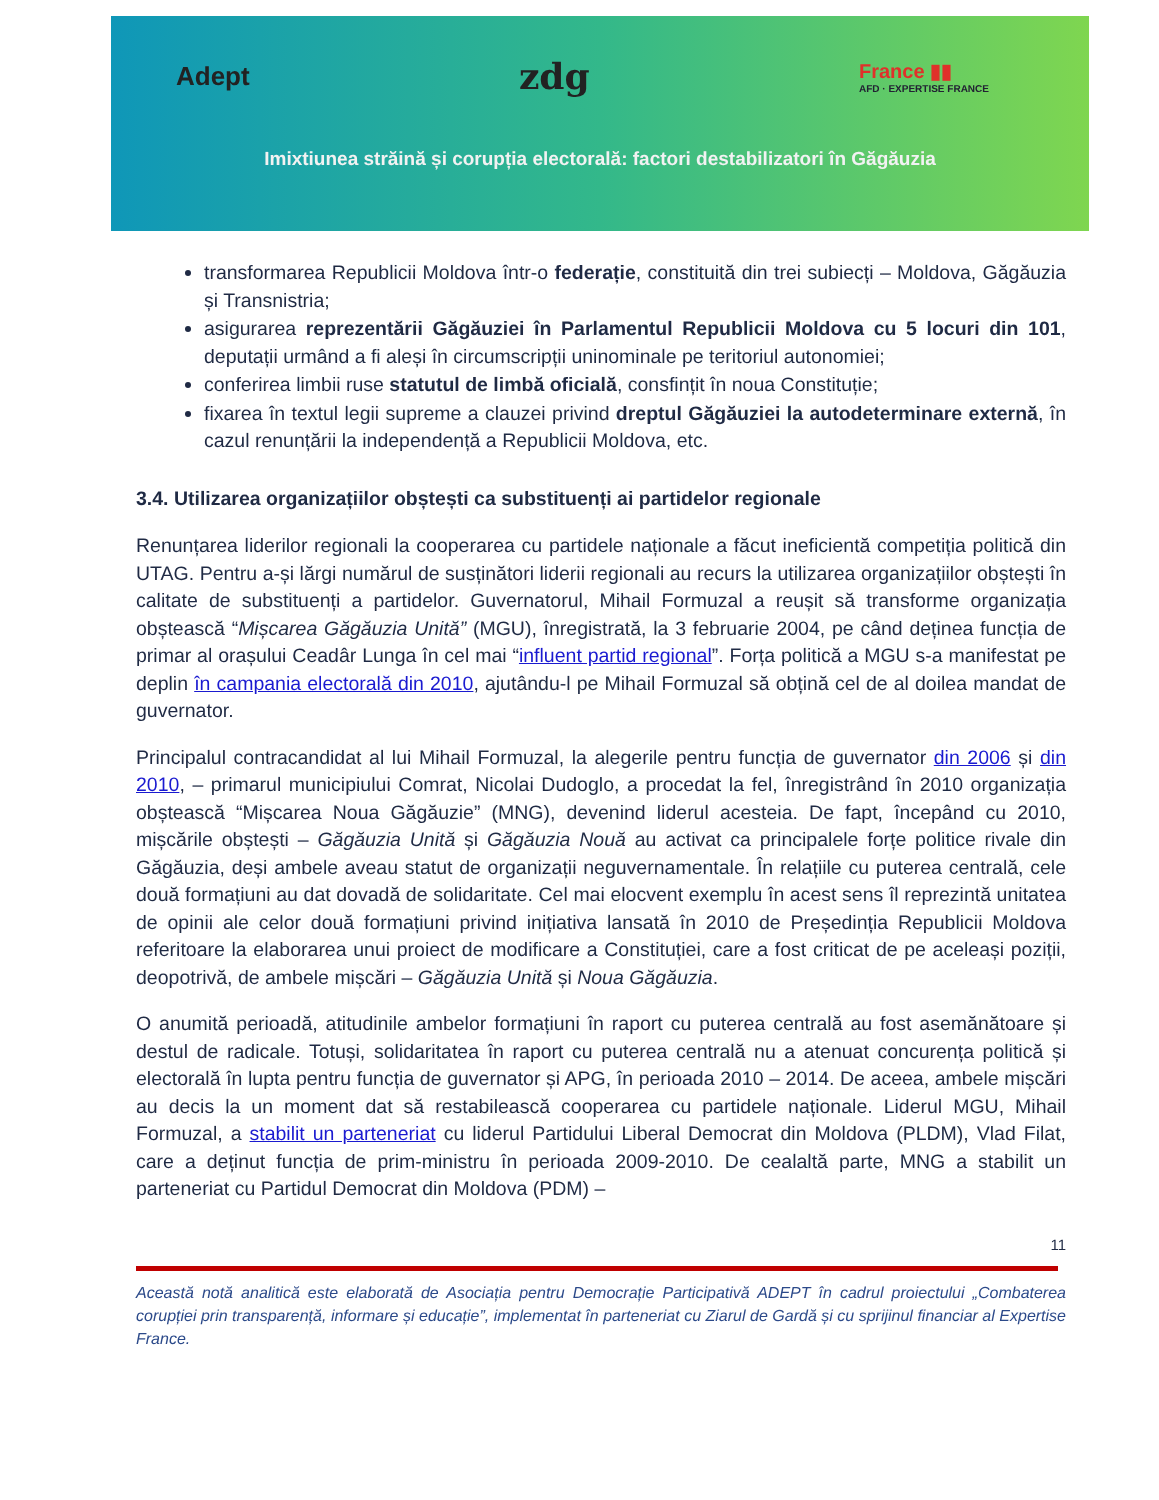Adept zdg France ▮▮
AFD · EXPERTISE FRANCE
Imixtiunea străină și corupția electorală: factori destabilizatori în Găgăuzia
transformarea Republicii Moldova într-o federație, constituită din trei subiecți – Moldova, Găgăuzia și Transnistria;
asigurarea reprezentării Găgăuziei în Parlamentul Republicii Moldova cu 5 locuri din 101, deputații urmând a fi aleși în circumscripții uninominale pe teritoriul autonomiei;
conferirea limbii ruse statutul de limbă oficială, consfințit în noua Constituție;
fixarea în textul legii supreme a clauzei privind dreptul Găgăuziei la autodeterminare externă, în cazul renunțării la independență a Republicii Moldova, etc.
3.4. Utilizarea organizațiilor obștești ca substituenți ai partidelor regionale
Renunțarea liderilor regionali la cooperarea cu partidele naționale a făcut ineficientă competiția politică din UTAG. Pentru a-și lărgi numărul de susținători liderii regionali au recurs la utilizarea organizațiilor obștești în calitate de substituenți a partidelor. Guvernatorul, Mihail Formuzal a reușit să transforme organizația obștească “Mișcarea Găgăuzia Unită” (MGU), înregistrată, la 3 februarie 2004, pe când deținea funcția de primar al orașului Ceadâr Lunga în cel mai “influent partid regional”. Forța politică a MGU s-a manifestat pe deplin în campania electorală din 2010, ajutându-l pe Mihail Formuzal să obțină cel de al doilea mandat de guvernator.
Principalul contracandidat al lui Mihail Formuzal, la alegerile pentru funcția de guvernator din 2006 și din 2010, – primarul municipiului Comrat, Nicolai Dudoglo, a procedat la fel, înregistrând în 2010 organizația obștească “Mișcarea Noua Găgăuzie” (MNG), devenind liderul acesteia. De fapt, începând cu 2010, mișcările obștești – Găgăuzia Unită și Găgăuzia Nouă au activat ca principalele forțe politice rivale din Găgăuzia, deși ambele aveau statut de organizații neguvernamentale. În relațiile cu puterea centrală, cele două formațiuni au dat dovadă de solidaritate. Cel mai elocvent exemplu în acest sens îl reprezintă unitatea de opinii ale celor două formațiuni privind inițiativa lansată în 2010 de Președinția Republicii Moldova referitoare la elaborarea unui proiect de modificare a Constituției, care a fost criticat de pe aceleași poziții, deopotrivă, de ambele mișcări – Găgăuzia Unită și Noua Găgăuzia.
O anumită perioadă, atitudinile ambelor formațiuni în raport cu puterea centrală au fost asemănătoare și destul de radicale. Totuși, solidaritatea în raport cu puterea centrală nu a atenuat concurența politică și electorală în lupta pentru funcția de guvernator și APG, în perioada 2010 – 2014. De aceea, ambele mișcări au decis la un moment dat să restabilească cooperarea cu partidele naționale. Liderul MGU, Mihail Formuzal, a stabilit un parteneriat cu liderul Partidului Liberal Democrat din Moldova (PLDM), Vlad Filat, care a deținut funcția de prim-ministru în perioada 2009-2010. De cealaltă parte, MNG a stabilit un parteneriat cu Partidul Democrat din Moldova (PDM) –
11
Această notă analitică este elaborată de Asociația pentru Democrație Participativă ADEPT în cadrul proiectului „Combaterea corupției prin transparență, informare și educație”, implementat în parteneriat cu Ziarul de Gardă și cu sprijinul financiar al Expertise France.